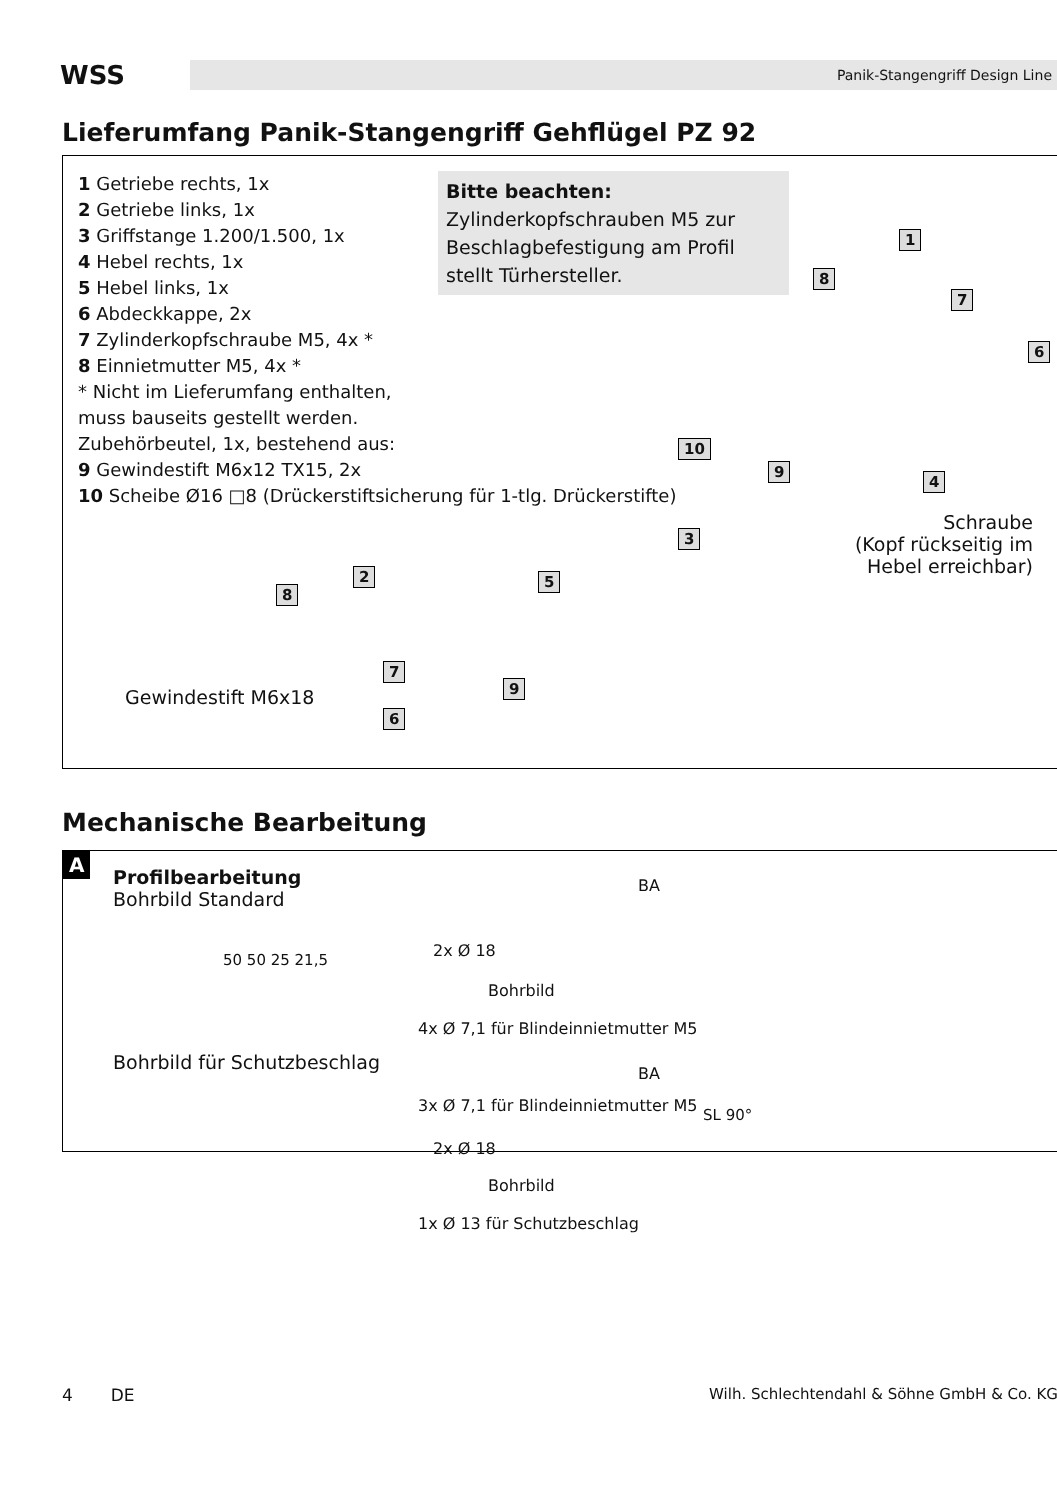WSS
Panik-Stangengriff Design Line
Lieferumfang Panik-Stangengriff Gehflügel PZ 92
1 Getriebe rechts, 1x
2 Getriebe links, 1x
3 Griffstange 1.200/1.500, 1x
4 Hebel rechts, 1x
5 Hebel links, 1x
6 Abdeckkappe, 2x
7 Zylinderkopfschraube M5, 4x *
8 Einnietmutter M5, 4x *
* Nicht im Lieferumfang enthalten,
muss bauseits gestellt werden.
Zubehörbeutel, 1x, bestehend aus:
9 Gewindestift M6x12 TX15, 2x
10 Scheibe Ø16 □8 (Drückerstiftsicherung für 1-tlg. Drückerstifte)
Bitte beachten:
Zylinderkopfschrauben M5 zur Beschlagbefestigung am Profil stellt Türhersteller.
1
8
7
6
10
9
4
3
2 5
8
7
9
6
Schraube
(Kopf rückseitig im
Hebel erreichbar)
Gewindestift M6x18
Mechanische Bearbeitung
A
Profilbearbeitung
Bohrbild Standard
BA
2x Ø 18
Bohrbild
4x Ø 7,1 für Blindeinnietmutter M5
Bohrbild für Schutzbeschlag BA
3x Ø 7,1 für Blindeinnietmutter M5
2x Ø 18
Bohrbild
1x Ø 13 für Schutzbeschlag
50 50 25 21,5
SL 90°
4 DE Wilh. Schlechtendahl & Söhne GmbH & Co. KG